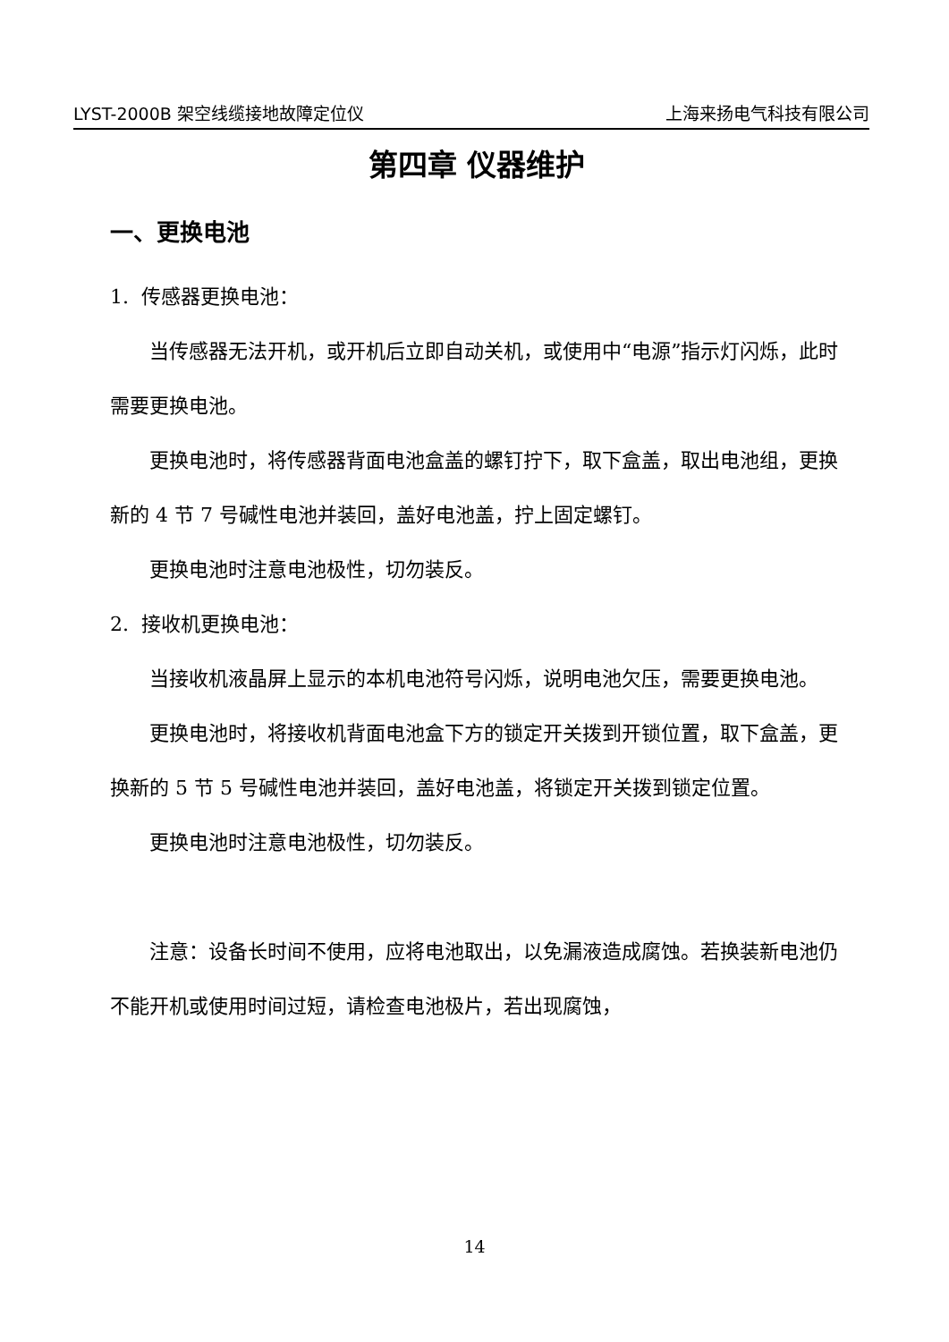LYST-2000B 架空线缆接地故障定位仪 上海来扬电气科技有限公司
第四章 仪器维护
一、更换电池
1. 传感器更换电池：
当传感器无法开机，或开机后立即自动关机，或使用中“电源”指示灯闪烁，此时需要更换电池。
更换电池时，将传感器背面电池盒盖的螺钉拧下，取下盒盖，取出电池组，更换新的 4 节 7 号碱性电池并装回，盖好电池盖，拧上固定螺钉。
更换电池时注意电池极性，切勿装反。
2. 接收机更换电池：
当接收机液晶屏上显示的本机电池符号闪烁，说明电池欠压，需要更换电池。
更换电池时，将接收机背面电池盒下方的锁定开关拨到开锁位置，取下盒盖，更换新的 5 节 5 号碱性电池并装回，盖好电池盖，将锁定开关拨到锁定位置。
更换电池时注意电池极性，切勿装反。
注意：设备长时间不使用，应将电池取出，以免漏液造成腐蚀。若换装新电池仍不能开机或使用时间过短，请检查电池极片，若出现腐蚀，
14